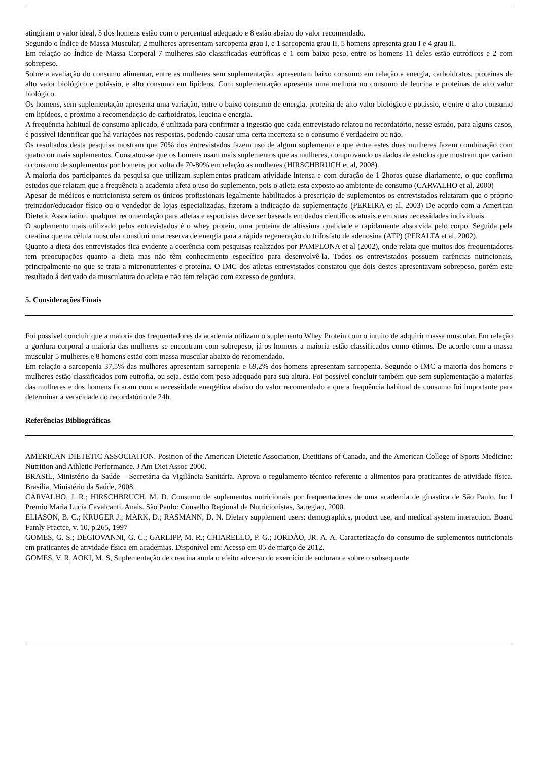atingiram o valor ideal, 5 dos homens estão com o percentual adequado e 8 estão abaixo do valor recomendado.
Segundo o Índice de Massa Muscular, 2 mulheres apresentam sarcopenia grau I, e 1 sarcopenia grau II, 5 homens apresenta grau I e 4 grau II.
Em relação ao Índice de Massa Corporal 7 mulheres são classificadas eutróficas e 1 com baixo peso, entre os homens 11 deles estão eutróficos e 2 com sobrepeso.
Sobre a avaliação do consumo alimentar, entre as mulheres sem suplementação, apresentam baixo consumo em relação a energia, carboidratos, proteínas de alto valor biológico e potássio, e alto consumo em lipídeos. Com suplementação apresenta uma melhora no consumo de leucina e proteínas de alto valor biológico.
Os homens, sem suplementação apresenta uma variação, entre o baixo consumo de energia, proteína de alto valor biológico e potássio, e entre o alto consumo em lipídeos, e próximo a recomendação de carboidratos, leucina e energia.
A frequência habitual de consumo aplicado, é utilizada para confirmar a ingestão que cada entrevistado relatou no recordatório, nesse estudo, para alguns casos, é possível identificar que há variações nas respostas, podendo causar uma certa incerteza se o consumo é verdadeiro ou não.
Os resultados desta pesquisa mostram que 70% dos entrevistados fazem uso de algum suplemento e que entre estes duas mulheres fazem combinação com quatro ou mais suplementos. Constatou-se que os homens usam mais suplementos que as mulheres, comprovando os dados de estudos que mostram que variam o consumo de suplementos por homens por volta de 70-80% em relação as mulheres (HIRSCHBRUCH et al, 2008).
A maioria dos participantes da pesquisa que utilizam suplementos praticam atividade intensa e com duração de 1-2horas quase diariamente, o que confirma estudos que relatam que a frequência a academia afeta o uso do suplemento, pois o atleta esta exposto ao ambiente de consumo (CARVALHO et al, 2000)
Apesar de médicos e nutricionista serem os únicos profissionais legalmente habilitados à prescrição de suplementos os entrevistados relataram que o próprio treinador/educador físico ou o vendedor de lojas especializadas, fizeram a indicação da suplementação (PEREIRA et al, 2003) De acordo com a American Dietetic Association, qualquer recomendação para atletas e esportistas deve ser baseada em dados científicos atuais e em suas necessidades individuais.
O suplemento mais utilizado pelos entrevistados é o whey protein, uma proteína de altíssima qualidade e rapidamente absorvida pelo corpo. Seguida pela creatina que na célula muscular constitui uma reserva de energia para a rápida regeneração do trifosfato de adenosina (ATP) (PERALTA et al, 2002).
Quanto a dieta dos entrevistados fica evidente a coerência com pesquisas realizados por PAMPLONA et al (2002), onde relata que muitos dos frequentadores tem preocupações quanto a dieta mas não têm conhecimento específico para desenvolvê-la. Todos os entrevistados possuem carências nutricionais, principalmente no que se trata a micronutrientes e proteína. O IMC dos atletas entrevistados constatou que dois destes apresentavam sobrepeso, porém este resultado á derivado da musculatura do atleta e não têm relação com excesso de gordura.
5. Considerações Finais
Foi possível concluir que a maioria dos frequentadores da academia utilizam o suplemento Whey Protein com o intuito de adquirir massa muscular. Em relação a gordura corporal a maioria das mulheres se encontram com sobrepeso, já os homens a maioria estão classificados como ótimos. De acordo com a massa muscular 5 mulheres e 8 homens estão com massa muscular abaixo do recomendado.
Em relação a sarcopenia 37,5% das mulheres apresentam sarcopenia e 69,2% dos homens apresentam sarcopenia. Segundo o IMC a maioria dos homens e mulheres estão classificados com eutrofia, ou seja, estão com peso adequado para sua altura. Foi possível concluir também que sem suplementação a maiorias das mulheres e dos homens ficaram com a necessidade energética abaixo do valor recomendado e que a frequência habitual de consumo foi importante para determinar a veracidade do recordatório de 24h.
Referências Bibliográficas
AMERICAN DIETETIC ASSOCIATION. Position of the American Dietetic Association, Dietitians of Canada, and the American College of Sports Medicine: Nutrition and Athletic Performance. J Am Diet Assoc 2000.
BRASIL, Ministério da Saúde – Secretária da Vigilância Sanitária. Aprova o regulamento técnico referente a alimentos para praticantes de atividade física. Brasília, Ministério da Saúde, 2008.
CARVALHO, J. R.; HIRSCHBRUCH, M. D. Consumo de suplementos nutricionais por frequentadores de uma academia de ginastica de São Paulo. In: I Premio Maria Lucia Cavalcanti. Anais. São Paulo: Conselho Regional de Nutricionistas, 3a.regiao, 2000.
ELIASON, B. C.; KRUGER J.; MARK, D.; RASMANN, D. N. Dietary supplement users: demographics, product use, and medical system interaction. Board Famly Practce, v. 10, p.265, 1997
GOMES, G. S.; DEGIOVANNI, G. C.; GARLIPP, M. R.; CHIARELLO, P. G.; JORDÃO, JR. A. A. Caracterização do consumo de suplementos nutricionais em praticantes de atividade física em academias. Disponível em: Acesso em 05 de março de 2012.
GOMES, V. R, AOKI, M. S, Suplementação de creatina anula o efeito adverso do exercício de endurance sobre o subsequente